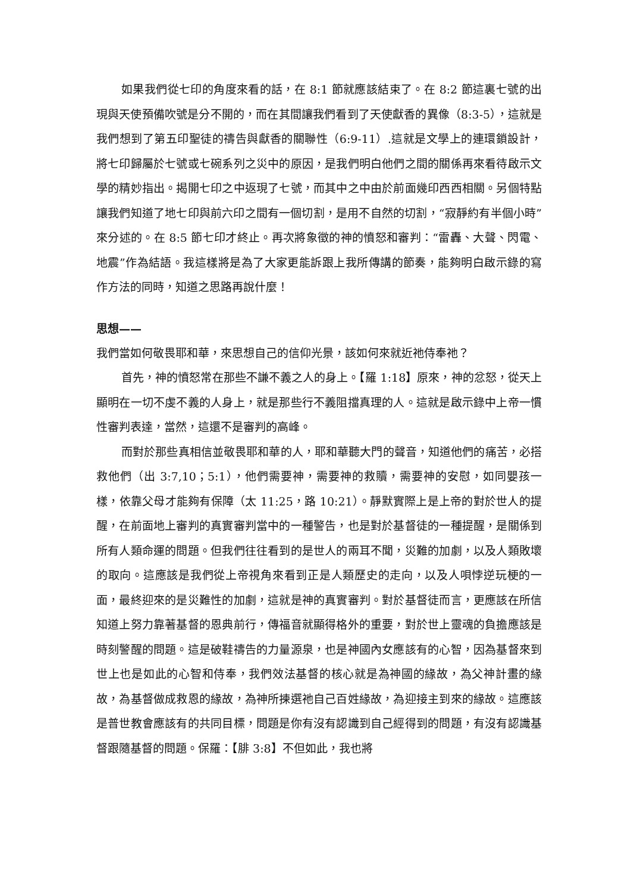如果我們從七印的角度來看的話，在 8:1 節就應該結束了。在 8:2 節這裏七號的出現與天使預備吹號是分不開的，而在其間讓我們看到了天使獻香的異像（8:3-5），這就是我們想到了第五印聖徒的禱告與獻香的關聯性（6:9-11）.這就是文學上的連環鎖設計，將七印歸屬於七號或七碗系列之災中的原因，是我們明白他們之間的關係再來看待啟示文學的精妙指出。揭開七印之中返現了七號，而其中之中由於前面幾印西西相關。另個特點讓我們知道了地七印與前六印之間有一個切割，是用不自然的切割，“寂靜約有半個小時”來分述的。在 8:5 節七印才終止。再次將象徵的神的憤怒和審判：“雷轟、大聲、閃電、地震”作為結語。我這樣將是為了大家更能訴跟上我所傳講的節奏，能夠明白啟示錄的寫作方法的同時，知道之思路再說什麼！
思想——
我們當如何敬畏耶和華，來思想自己的信仰光景，該如何來就近祂侍奉祂？
首先，神的憤怒常在那些不謙不義之人的身上。【羅 1:18】原來，神的忿怒，從天上顯明在一切不虔不義的人身上，就是那些行不義阻擋真理的人。這就是啟示錄中上帝一慣性審判表達，當然，這還不是審判的高峰。
而對於那些真相信並敬畏耶和華的人，耶和華聽大門的聲音，知道他們的痛苦，必搭救他們（出 3:7,10；5:1），他們需要神，需要神的救贖，需要神的安慰，如同嬰孩一樣，依靠父母才能夠有保障（太 11:25，路 10:21）。靜默實際上是上帝的對於世人的提醒，在前面地上審判的真實審判當中的一種警告，也是對於基督徒的一種提醒，是關係到所有人類命運的問題。但我們往往看到的是世人的兩耳不聞，災難的加劇，以及人類敗壞的取向。這應該是我們從上帝視角來看到正是人類歷史的走向，以及人唄悖逆玩梗的一面，最終迎來的是災難性的加劇，這就是神的真實審判。對於基督徒而言，更應該在所信知道上努力靠著基督的恩典前行，傳福音就顯得格外的重要，對於世上靈魂的負擔應該是時刻警醒的問題。這是破鞋禱告的力量源泉，也是神國內女應該有的心智，因為基督來到世上也是如此的心智和侍奉，我們效法基督的核心就是為神國的緣故，為父神計畫的緣故，為基督做成救恩的緣故，為神所揀選祂自己百姓緣故，為迎接主到來的緣故。這應該是普世教會應該有的共同目標，問題是你有沒有認識到自己經得到的問題，有沒有認識基督跟隨基督的問題。保羅：【腓 3:8】不但如此，我也將